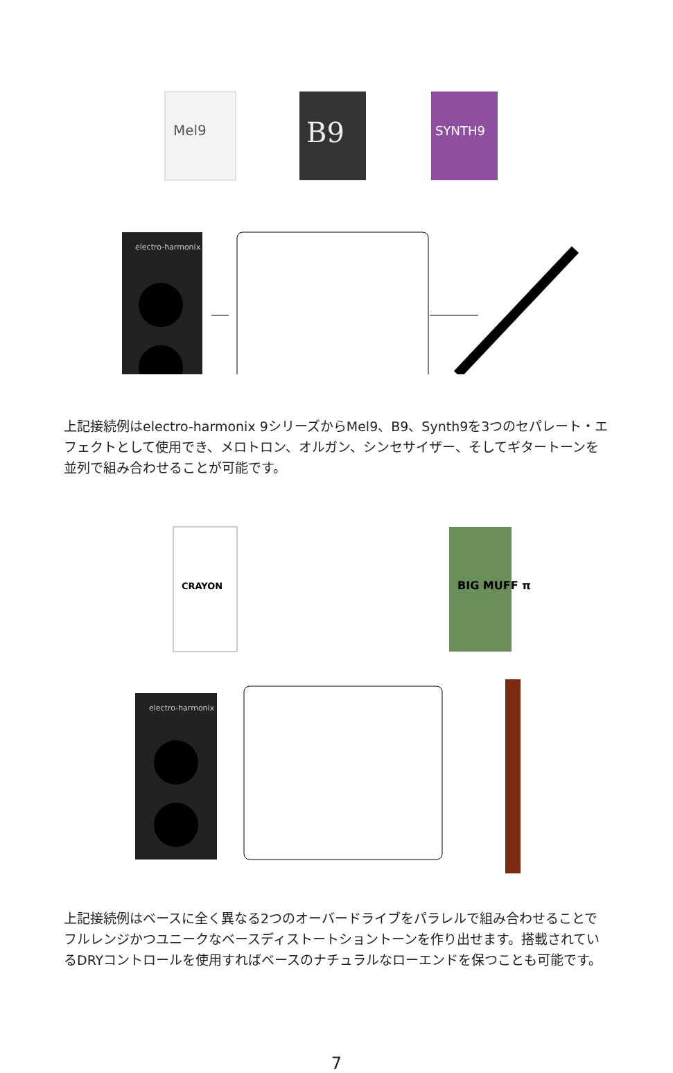Mel9
B9
SYNTH9
electro-harmonix
上記接続例はelectro-harmonix 9シリーズからMel9、B9、Synth9を3つのセパレート・エフェクトとして使用でき、メロトロン、オルガン、シンセサイザー、そしてギタートーンを並列で組み合わせることが可能です。
CRAYON
BIG MUFF π
electro-harmonix
上記接続例はベースに全く異なる2つのオーバードライブをパラレルで組み合わせることでフルレンジかつユニークなベースディストートショントーンを作り出せます。搭載されているDRYコントロールを使用すればベースのナチュラルなローエンドを保つことも可能です。
7